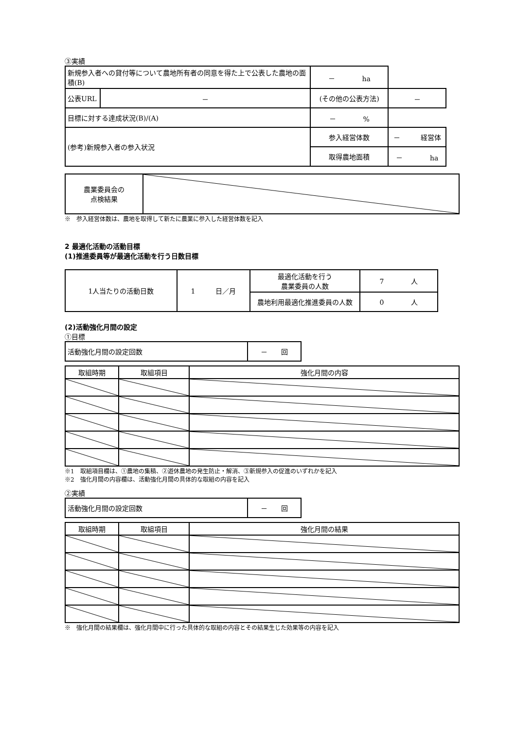③実績
| 新規参入者への貸付等について農地所有者の同意を得た上で公表した農地の面積(B) | | － ha | |
| 公表URL | － | (その他の公表方法) | － |
| 目標に対する達成状況(B)/(A) | | － % | |
| (参考)新規参入者の参入状況 | | 参入経営体数 | － 経営体 |
| | | 取得農地面積 | － ha |
| 農業委員会の 点検結果 | |
※　参入経営体数は、農地を取得して新たに農業に参入した経営体数を記入
2 最適化活動の活動目標
(1)推進委員等が最適化活動を行う日数目標
| 1人当たりの活動日数 | 1 日／月 | 最適化活動を行う 農業委員の人数 | 7 人 |
| | | 農地利用最適化推進委員の人数 | 0 人 |
(2)活動強化月間の設定
①目標
| 活動強化月間の設定回数 | － 回 |
| 取組時期 | 取組項目 | 強化月間の内容 |
| --- | --- | --- |
※1　取組項目欄は、①農地の集積、②遊休農地の発生防止・解消、③新規参入の促進のいずれかを記入
※2　強化月間の内容欄は、活動強化月間の具体的な取組の内容を記入
②実績
| 活動強化月間の設定回数 | － 回 |
| 取組時期 | 取組項目 | 強化月間の結果 |
| --- | --- | --- |
※　強化月間の結果欄は、強化月間中に行った具体的な取組の内容とその結果生じた効果等の内容を記入